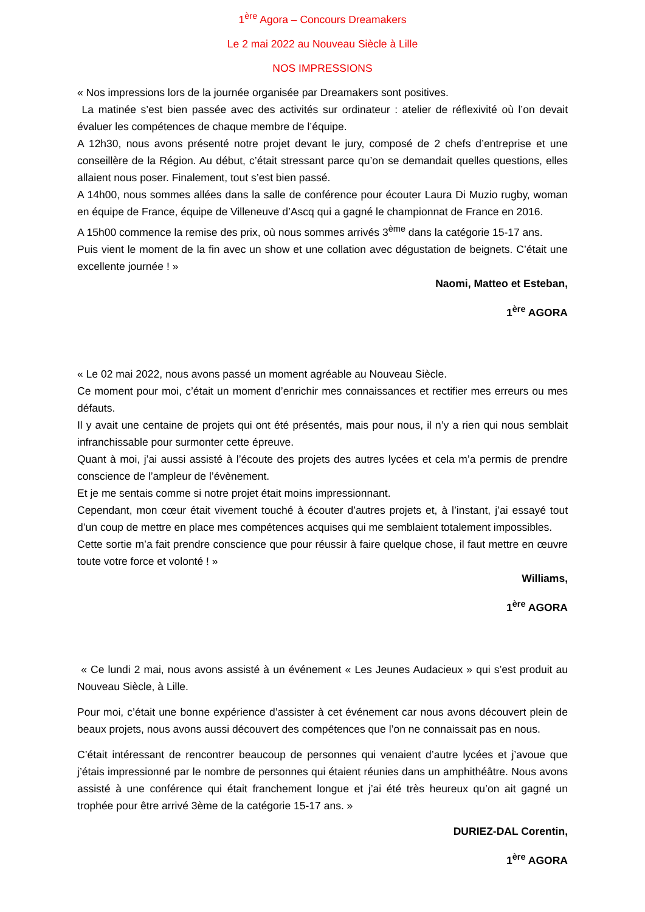1<sup>ère</sup> Agora – Concours Dreamakers
Le 2 mai 2022 au Nouveau Siècle à Lille
NOS IMPRESSIONS
« Nos impressions lors de la journée organisée par Dreamakers sont positives.
La matinée s’est bien passée avec des activités sur ordinateur : atelier de réflexivité où l’on devait évaluer les compétences de chaque membre de l’équipe.
A 12h30, nous avons présenté notre projet devant le jury, composé de 2 chefs d’entreprise et une conseillère de la Région. Au début, c’était stressant parce qu’on se demandait quelles questions, elles allaient nous poser. Finalement, tout s’est bien passé.
A 14h00, nous sommes allées dans la salle de conférence pour écouter Laura Di Muzio rugby, woman en équipe de France, équipe de Villeneuve d’Ascq qui a gagné le championnat de France en 2016.
A 15h00 commence la remise des prix, où nous sommes arrivés 3<sup>ème</sup> dans la catégorie 15-17 ans.
Puis vient le moment de la fin avec un show et une collation avec dégustation de beignets. C’était une excellente journée ! »
Naomi, Matteo et Esteban,
1<sup>ère</sup> AGORA
« Le 02 mai 2022, nous avons passé un moment agréable au Nouveau Siècle.
Ce moment pour moi, c’était un moment d’enrichir mes connaissances et rectifier mes erreurs ou mes défauts.
Il y avait une centaine de projets qui ont été présentés, mais pour nous, il n’y a rien qui nous semblait infranchissable pour surmonter cette épreuve.
Quant à moi, j’ai aussi assisté à l’écoute des projets des autres lycées et cela m’a permis de prendre conscience de l’ampleur de l’évènement.
Et je me sentais comme si notre projet était moins impressionnant.
Cependant, mon cœur était vivement touché à écouter d’autres projets et, à l’instant, j’ai essayé tout d’un coup de mettre en place mes compétences acquises qui me semblaient totalement impossibles.
Cette sortie m’a fait prendre conscience que pour réussir à faire quelque chose, il faut mettre en œuvre toute votre force et volonté ! »
Williams,
1<sup>ère</sup> AGORA
« Ce lundi 2 mai, nous avons assisté à un événement « Les Jeunes Audacieux » qui s’est produit au Nouveau Siècle, à Lille.
Pour moi, c’était une bonne expérience d’assister à cet événement car nous avons découvert plein de beaux projets, nous avons aussi découvert des compétences que l’on ne connaissait pas en nous.
C’était intéressant de rencontrer beaucoup de personnes qui venaient d’autre lycées et j’avoue que j’étais impressionné par le nombre de personnes qui étaient réunies dans un amphithéâtre. Nous avons assisté à une conférence qui était franchement longue et j’ai été très heureux qu’on ait gagné un trophée pour être arrivé 3ème de la catégorie 15-17 ans. »
DURIEZ-DAL Corentin,
1<sup>ère</sup> AGORA